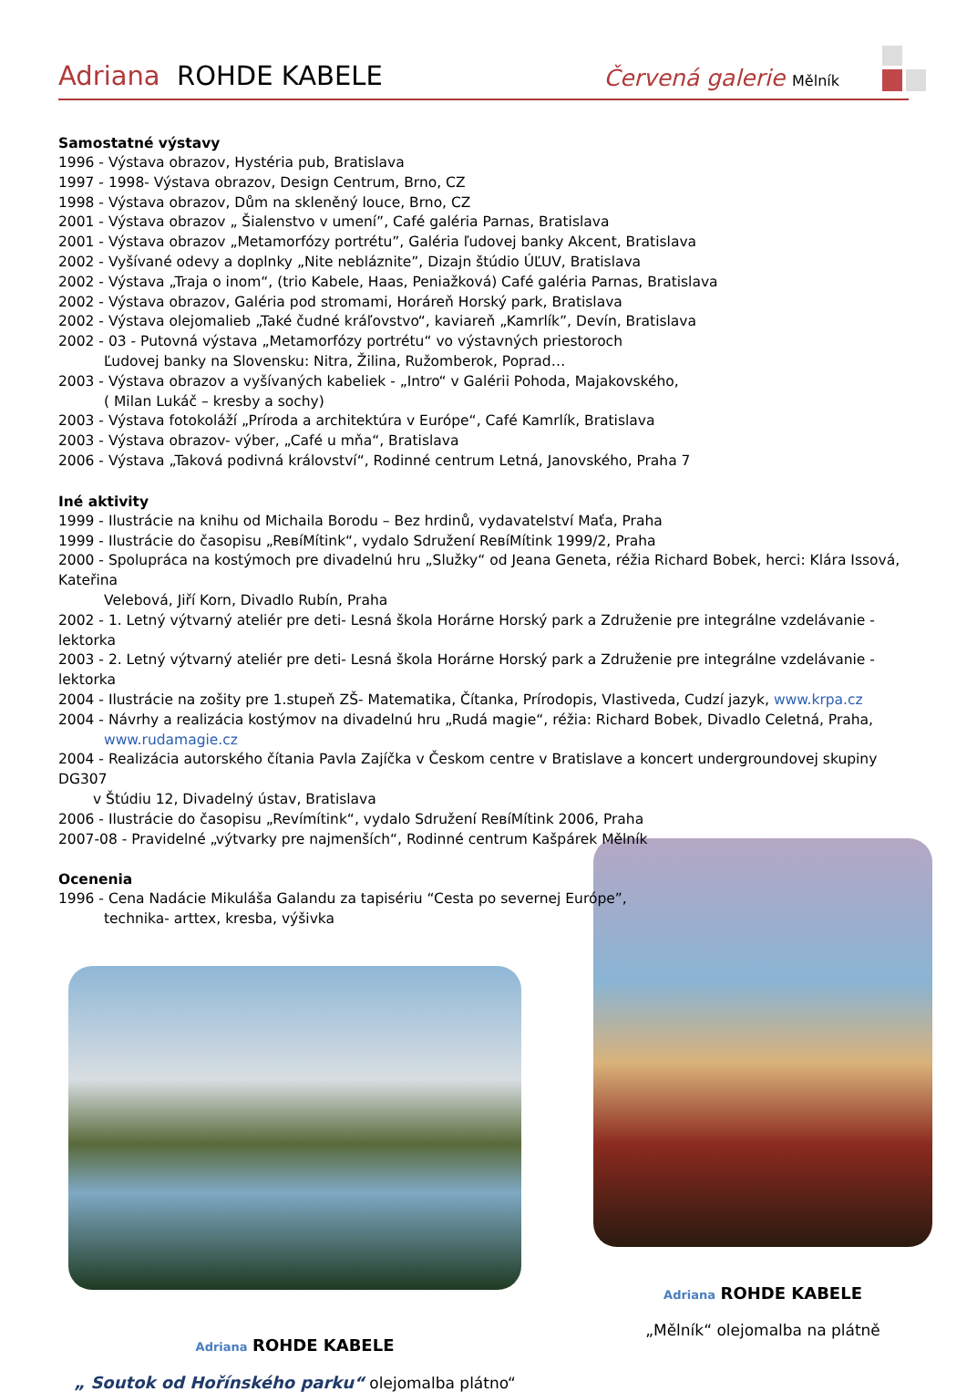Adriana ROHDE KABELE
Červená galerie Mělník
Samostatné výstavy
1996 - Výstava obrazov, Hystéria pub, Bratislava
1997 - 1998- Výstava obrazov, Design Centrum, Brno, CZ
1998 - Výstava obrazov, Dům na skleněný louce, Brno, CZ
2001 - Výstava obrazov „ Šialenstvo v umení”, Café galéria Parnas, Bratislava
2001 - Výstava obrazov „Metamorfózy portrétu”, Galéria ľudovej banky Akcent, Bratislava
2002 - Vyšívané odevy a doplnky „Nite nebláznite”, Dizajn štúdio ÚĽUV, Bratislava
2002 - Výstava „Traja o inom“, (trio Kabele, Haas, Peniažková) Café galéria Parnas, Bratislava
2002 - Výstava obrazov, Galéria pod stromami, Horáreň Horský park, Bratislava
2002 - Výstava olejomalieb „Také čudné kráľovstvo“, kaviareň „Kamrlík”, Devín, Bratislava
2002 - 03 - Putovná výstava „Metamorfózy portrétu“ vo výstavných priestoroch
Ľudovej banky na Slovensku: Nitra, Žilina, Ružomberok, Poprad…
2003 - Výstava obrazov a vyšívaných kabeliek - „Intro“ v Galérii Pohoda, Majakovského,
( Milan Lukáč – kresby a sochy)
2003 - Výstava fotokoláží „Príroda a architektúra v Európe“, Café Kamrlík, Bratislava
2003 - Výstava obrazov- výber, „Café u mňa“, Bratislava
2006 - Výstava „Taková podivná království“, Rodinné centrum Letná, Janovského, Praha 7
Iné aktivity
1999 - Ilustrácie na knihu od Michaila Borodu – Bez hrdinů, vydavatelství Maťa, Praha
1999 - Ilustrácie do časopisu „ReвíMítink“, vydalo Sdružení ReвíMítink 1999/2, Praha
2000 - Spolupráca na kostýmoch pre divadelnú hru „Služky“ od Jeana Geneta, réžia Richard Bobek, herci: Klára Issová, Kateřina
Velebová, Jiří Korn, Divadlo Rubín, Praha
2002 - 1. Letný výtvarný ateliér pre deti- Lesná škola Horárne Horský park a Združenie pre integrálne vzdelávanie - lektorka
2003 - 2. Letný výtvarný ateliér pre deti- Lesná škola Horárne Horský park a Združenie pre integrálne vzdelávanie - lektorka
2004 - Ilustrácie na zošity pre 1.stupeň ZŠ- Matematika, Čítanka, Prírodopis, Vlastiveda, Cudzí jazyk, www.krpa.cz
2004 - Návrhy a realizácia kostýmov na divadelnú hru „Rudá magie“, réžia: Richard Bobek, Divadlo Celetná, Praha,
www.rudamagie.cz
2004 - Realizácia autorského čítania Pavla Zajíčka v Českom centre v Bratislave a koncert undergroundovej skupiny DG307
v Štúdiu 12, Divadelný ústav, Bratislava
2006 - Ilustrácie do časopisu „Revímítink“, vydalo Sdružení ReвíMítink 2006, Praha
2007-08 - Pravidelné „výtvarky pre najmenších“, Rodinné centrum Kašpárek Mělník
Ocenenia
1996 - Cena Nadácie Mikuláša Galandu za tapisériu “Cesta po severnej Európe”,
technika- arttex, kresba, výšivka
Adriana ROHDE KABELE
„ Soutok od Hořínského parku“ olejomalba plátno“
Adriana ROHDE KABELE
„Mělník“ olejomalba na plátně